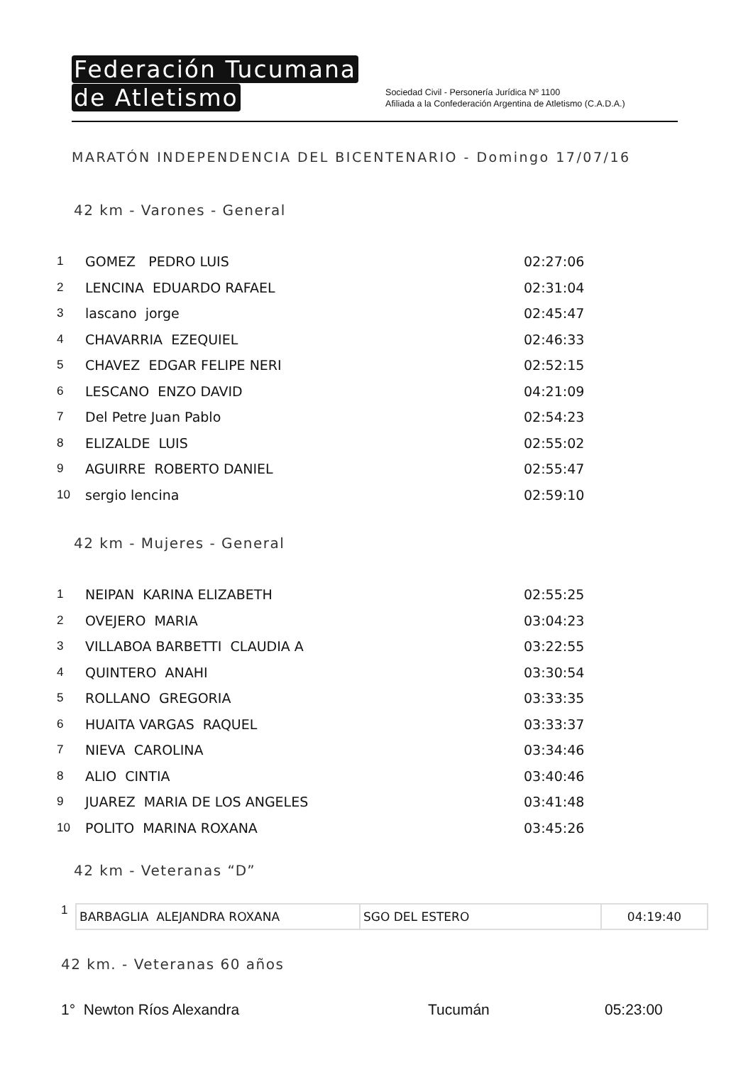Federación Tucumana
de Atletismo
Sociedad Civil - Personería Jurídica Nº 1100
Afiliada a la Confederación Argentina de Atletismo (C.A.D.A.)
MARATÓN INDEPENDENCIA DEL BICENTENARIO - Domingo 17/07/16
42 km - Varones - General
| 1 | GOMEZ PEDRO LUIS | 02:27:06 |
| 2 | LENCINA EDUARDO RAFAEL | 02:31:04 |
| 3 | lascano jorge | 02:45:47 |
| 4 | CHAVARRIA EZEQUIEL | 02:46:33 |
| 5 | CHAVEZ EDGAR FELIPE NERI | 02:52:15 |
| 6 | LESCANO ENZO DAVID | 04:21:09 |
| 7 | Del Petre Juan Pablo | 02:54:23 |
| 8 | ELIZALDE LUIS | 02:55:02 |
| 9 | AGUIRRE ROBERTO DANIEL | 02:55:47 |
| 10 | sergio lencina | 02:59:10 |
42 km - Mujeres - General
| 1 | NEIPAN KARINA ELIZABETH | 02:55:25 |
| 2 | OVEJERO MARIA | 03:04:23 |
| 3 | VILLABOA BARBETTI CLAUDIA A | 03:22:55 |
| 4 | QUINTERO ANAHI | 03:30:54 |
| 5 | ROLLANO GREGORIA | 03:33:35 |
| 6 | HUAITA VARGAS RAQUEL | 03:33:37 |
| 7 | NIEVA CAROLINA | 03:34:46 |
| 8 | ALIO CINTIA | 03:40:46 |
| 9 | JUAREZ MARIA DE LOS ANGELES | 03:41:48 |
| 10 | POLITO MARINA ROXANA | 03:45:26 |
42 km - Veteranas “D”
1
| BARBAGLIA ALEJANDRA ROXANA | SGO DEL ESTERO | 04:19:40 |
42 km. - Veteranas 60 años
1° Newton Ríos Alexandra Tucumán 05:23:00